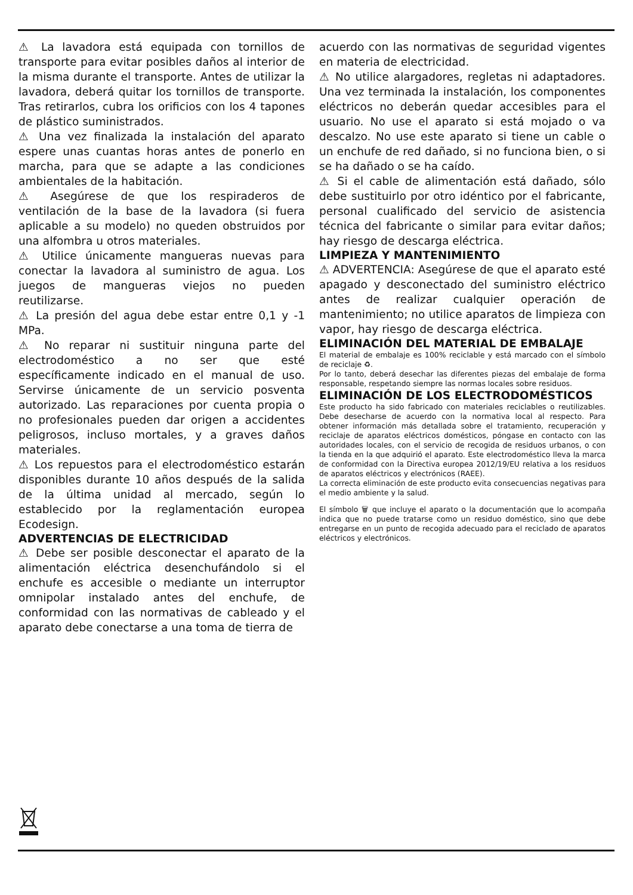⚠ La lavadora está equipada con tornillos de transporte para evitar posibles daños al interior de la misma durante el transporte. Antes de utilizar la lavadora, deberá quitar los tornillos de transporte. Tras retirarlos, cubra los orificios con los 4 tapones de plástico suministrados.
⚠ Una vez finalizada la instalación del aparato espere unas cuantas horas antes de ponerlo en marcha, para que se adapte a las condiciones ambientales de la habitación.
⚠ Asegúrese de que los respiraderos de ventilación de la base de la lavadora (si fuera aplicable a su modelo) no queden obstruidos por una alfombra u otros materiales.
⚠ Utilice únicamente mangueras nuevas para conectar la lavadora al suministro de agua. Los juegos de mangueras viejos no pueden reutilizarse.
⚠ La presión del agua debe estar entre 0,1 y -1 MPa.
⚠ No reparar ni sustituir ninguna parte del electrodoméstico a no ser que esté específicamente indicado en el manual de uso. Servirse únicamente de un servicio posventa autorizado. Las reparaciones por cuenta propia o no profesionales pueden dar origen a accidentes peligrosos, incluso mortales, y a graves daños materiales.
⚠ Los repuestos para el electrodoméstico estarán disponibles durante 10 años después de la salida de la última unidad al mercado, según lo establecido por la reglamentación europea Ecodesign.
ADVERTENCIAS DE ELECTRICIDAD
⚠ Debe ser posible desconectar el aparato de la alimentación eléctrica desenchufándolo si el enchufe es accesible o mediante un interruptor omnipolar instalado antes del enchufe, de conformidad con las normativas de cableado y el aparato debe conectarse a una toma de tierra de
acuerdo con las normativas de seguridad vigentes en materia de electricidad.
⚠ No utilice alargadores, regletas ni adaptadores. Una vez terminada la instalación, los componentes eléctricos no deberán quedar accesibles para el usuario. No use el aparato si está mojado o va descalzo. No use este aparato si tiene un cable o un enchufe de red dañado, si no funciona bien, o si se ha dañado o se ha caído.
⚠ Si el cable de alimentación está dañado, sólo debe sustituirlo por otro idéntico por el fabricante, personal cualificado del servicio de asistencia técnica del fabricante o similar para evitar daños; hay riesgo de descarga eléctrica.
LIMPIEZA Y MANTENIMIENTO
⚠ ADVERTENCIA: Asegúrese de que el aparato esté apagado y desconectado del suministro eléctrico antes de realizar cualquier operación de mantenimiento; no utilice aparatos de limpieza con vapor, hay riesgo de descarga eléctrica.
ELIMINACIÓN DEL MATERIAL DE EMBALAJE
El material de embalaje es 100% reciclable y está marcado con el símbolo de reciclaje ♻.
Por lo tanto, deberá desechar las diferentes piezas del embalaje de forma responsable, respetando siempre las normas locales sobre residuos.
ELIMINACIÓN DE LOS ELECTRODOMÉSTICOS
Este producto ha sido fabricado con materiales reciclables o reutilizables. Debe desecharse de acuerdo con la normativa local al respecto. Para obtener información más detallada sobre el tratamiento, recuperación y reciclaje de aparatos eléctricos domésticos, póngase en contacto con las autoridades locales, con el servicio de recogida de residuos urbanos, o con la tienda en la que adquirió el aparato. Este electrodoméstico lleva la marca de conformidad con la Directiva europea 2012/19/EU relativa a los residuos de aparatos eléctricos y electrónicos (RAEE).
La correcta eliminación de este producto evita consecuencias negativas para el medio ambiente y la salud.
El símbolo 🗑 que incluye el aparato o la documentación que lo acompaña indica que no puede tratarse como un residuo doméstico, sino que debe entregarse en un punto de recogida adecuado para el reciclado de aparatos eléctricos y electrónicos.